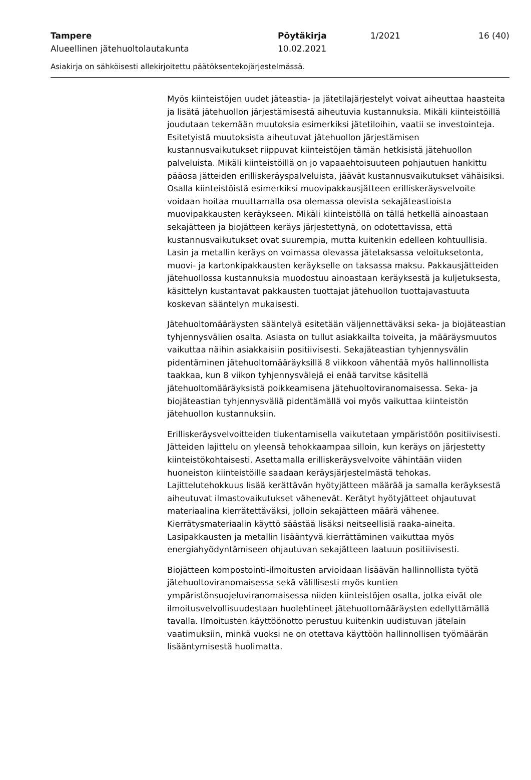Tampere Pöytäkirja 1/2021 16 (40)
Alueellinen jätehuoltolautakunta 10.02.2021
Asiakirja on sähköisesti allekirjoitettu päätöksentekojärjestelmässä.
Myös kiinteistöjen uudet jäteastia- ja jätetilajärjestelyt voivat aiheuttaa haasteita ja lisätä jätehuollon järjestämisestä aiheutuvia kustannuksia. Mikäli kiinteistöillä joudutaan tekemään muutoksia esimerkiksi jätetiloihin, vaatii se investointeja. Esitetyistä muutoksista aiheutuvat jätehuollon järjestämisen kustannusvaikutukset riippuvat kiinteistöjen tämän hetkisistä jätehuollon palveluista. Mikäli kiinteistöillä on jo vapaaehtoisuuteen pohjautuen hankittu pääosa jätteiden erilliskeräyspalveluista, jäävät kustannusvaikutukset vähäisiksi. Osalla kiinteistöistä esimerkiksi muovipakkausjätteen erilliskeräysvelvoite voidaan hoitaa muuttamalla osa olemassa olevista sekajäteastioista muovipakkausten keräykseen. Mikäli kiinteistöllä on tällä hetkellä ainoastaan sekajätteen ja biojätteen keräys järjestettynä, on odotettavissa, että kustannusvaikutukset ovat suurempia, mutta kuitenkin edelleen kohtuullisia. Lasin ja metallin keräys on voimassa olevassa jätetaksassa veloituksetonta, muovi- ja kartonkipakkausten keräykselle on taksassa maksu. Pakkausjätteiden jätehuollossa kustannuksia muodostuu ainoastaan keräyksestä ja kuljetuksesta, käsittelyn kustantavat pakkausten tuottajat jätehuollon tuottajavastuuta koskevan sääntelyn mukaisesti.
Jätehuoltomääräysten sääntelyä esitetään väljennettäväksi seka- ja biojäteastian tyhjennysvälien osalta. Asiasta on tullut asiakkailta toiveita, ja määräysmuutos vaikuttaa näihin asiakkaisiin positiivisesti. Sekajäteastian tyhjennysvälin pidentäminen jätehuoltomääräyksillä 8 viikkoon vähentää myös hallinnollista taakkaa, kun 8 viikon tyhjennysvälejä ei enää tarvitse käsitellä jätehuoltomääräyksistä poikkeamisena jätehuoltoviranomaisessa. Seka- ja biojäteastian tyhjennysväliä pidentämällä voi myös vaikuttaa kiinteistön jätehuollon kustannuksiin.
Erilliskeräysvelvoitteiden tiukentamisella vaikutetaan ympäristöön positiivisesti. Jätteiden lajittelu on yleensä tehokkaampaa silloin, kun keräys on järjestetty kiinteistökohtaisesti. Asettamalla erilliskeräysvelvoite vähintään viiden huoneiston kiinteistöille saadaan keräysjärjestelmästä tehokas. Lajittelutehokkuus lisää kerättävän hyötyjätteen määrää ja samalla keräyksestä aiheutuvat ilmastovaikutukset vähenevät. Kerätyt hyötyjätteet ohjautuvat materiaalina kierrätettäväksi, jolloin sekajätteen määrä vähenee. Kierrätysmateriaalin käyttö säästää lisäksi neitseellisiä raaka-aineita. Lasipakkausten ja metallin lisääntyvä kierrättäminen vaikuttaa myös energiahyödyntämiseen ohjautuvan sekajätteen laatuun positiivisesti.
Biojätteen kompostointi-ilmoitusten arvioidaan lisäävän hallinnollista työtä jätehuoltoviranomaisessa sekä välillisesti myös kuntien ympäristönsuojeluviranomaisessa niiden kiinteistöjen osalta, jotka eivät ole ilmoitusvelvollisuudestaan huolehtineet jätehuoltomääräysten edellyttämällä tavalla. Ilmoitusten käyttöönotto perustuu kuitenkin uudistuvan jätelain vaatimuksiin, minkä vuoksi ne on otettava käyttöön hallinnollisen työmäärän lisääntymisestä huolimatta.